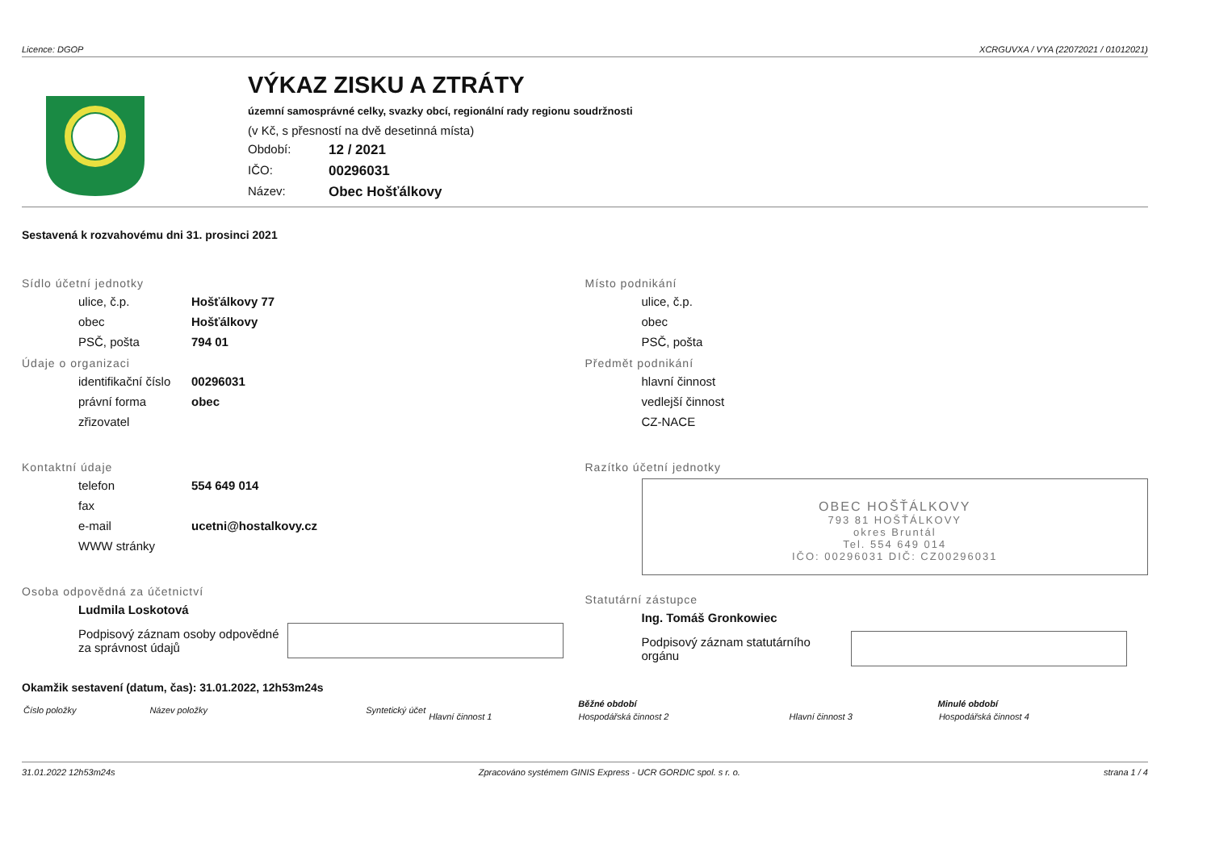Licence: DGOP XCRGUVXA / VYA (22072021 / 01012021)
VÝKAZ ZISKU A ZTRÁTY
územní samosprávné celky, svazky obcí, regionální rady regionu soudržnosti
(v Kč, s přesností na dvě desetinná místa)
Období: 12 / 2021
IČO: 00296031
Název: Obec Hošťálkovy
Sestavená k rozvahovému dni 31. prosinci 2021
Sídlo účetní jednotky
ulice, č.p. Hošťálkovy 77
obec Hošťálkovy
PSČ, pošta 794 01
Údaje o organizaci
identifikační číslo 00296031
právní forma obec
zřizovatel
Kontaktní údaje
telefon 554 649 014
fax
e-mail ucetni@hostalkovy.cz
WWW stránky
Osoba odpovědná za účetnictví
Ludmila Loskotová
Podpisový záznam osoby odpovědné
za správnost údajů
Místo podnikání
ulice, č.p.
obec
PSČ, pošta
Předmět podnikání
hlavní činnost
vedlejší činnost
CZ-NACE
Razítko účetní jednotky
OBEC HOŠŤÁLKOVY
793 81 HOŠŤÁLKOVY
okres Bruntál
Tel. 554 649 014
IČO: 00296031 DIČ: CZ00296031
Statutární zástupce
Ing. Tomáš Gronkowiec
Podpisový záznam statutárního
orgánu
Okamžik sestavení (datum, čas): 31.01.2022, 12h53m24s
| Číslo položky | Název položky | Syntetický účet | Běžné období | | Minulé období | |
| --- | --- | --- | --- | --- | --- | --- |
| | | | Hlavní činnost 1 | Hospodářská činnost 2 | Hlavní činnost 3 | Hospodářská činnost 4 |
31.01.2022 12h53m24s Zpracováno systémem GINIS Express - UCR GORDIC spol. s r. o. strana 1 / 4